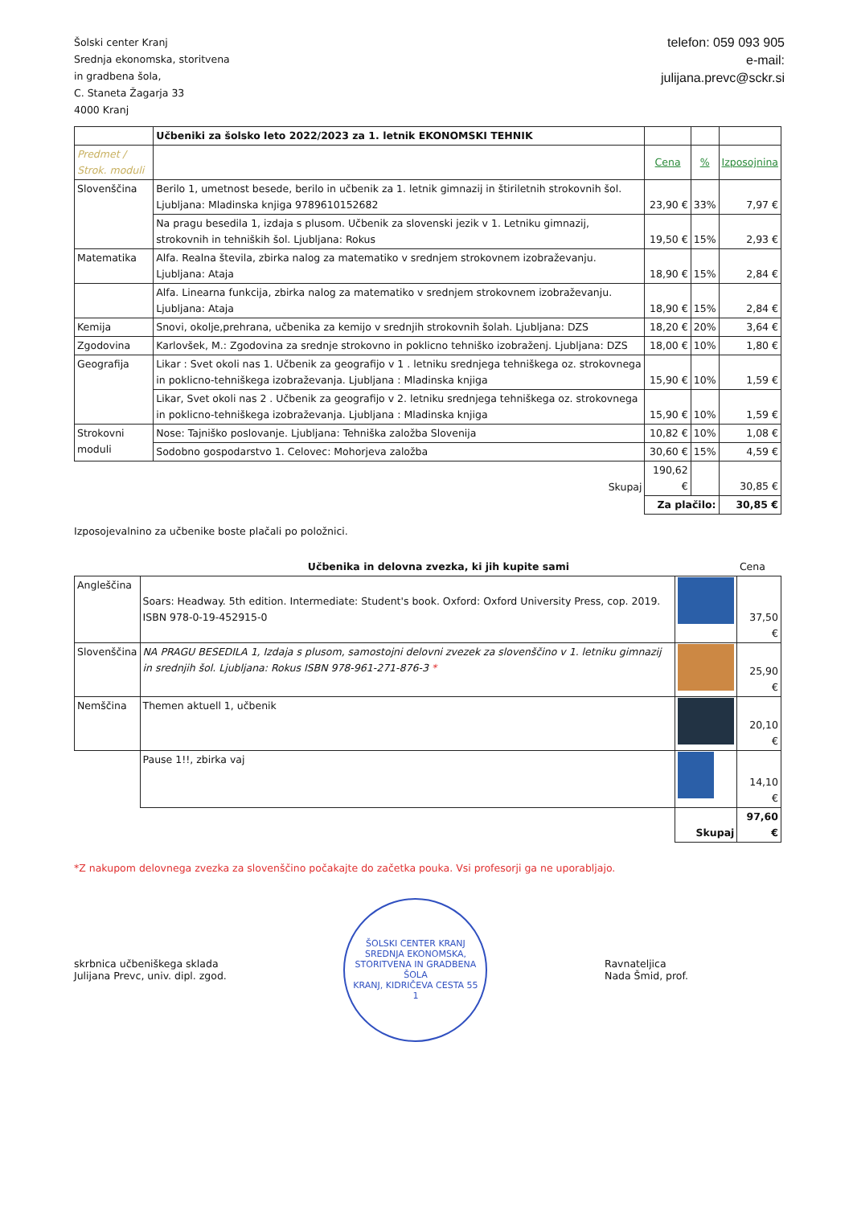Šolski center Kranj
Srednja ekonomska, storitvena
in gradbena šola,
C. Staneta Žagarja 33
4000 Kranj
telefon: 059 093 905
e-mail:
julijana.prevc@sckr.si
| | Učbeniki za šolsko leto 2022/2023 za 1. letnik EKONOMSKI TEHNIK | | | |
| Predmet / Strok. moduli | | Cena | % | Izposojnina |
| Slovenščina | Berilo 1, umetnost besede, berilo in učbenik za 1. letnik gimnazij in štiriletnih strokovnih šol. Ljubljana: Mladinska knjiga 9789610152682 | 23,90 € | 33% | 7,97 € |
| | Na pragu besedila 1, izdaja s plusom. Učbenik za slovenski jezik v 1. Letniku gimnazij, strokovnih in tehniških šol. Ljubljana: Rokus | 19,50 € | 15% | 2,93 € |
| Matematika | Alfa. Realna števila, zbirka nalog za matematiko v srednjem strokovnem izobraževanju. Ljubljana: Ataja | 18,90 € | 15% | 2,84 € |
| | Alfa. Linearna funkcija, zbirka nalog za matematiko v srednjem strokovnem izobraževanju. Ljubljana: Ataja | 18,90 € | 15% | 2,84 € |
| Kemija | Snovi, okolje,prehrana, učbenika za kemijo v srednjih strokovnih šolah. Ljubljana: DZS | 18,20 € | 20% | 3,64 € |
| Zgodovina | Karlovšek, M.: Zgodovina za srednje strokovno in poklicno tehniško izobraženj. Ljubljana: DZS | 18,00 € | 10% | 1,80 € |
| Geografija | Likar : Svet okoli nas 1. Učbenik za geografijo v 1 . letniku srednjega tehniškega oz. strokovnega in poklicno-tehniškega izobraževanja. Ljubljana : Mladinska knjiga | 15,90 € | 10% | 1,59 € |
| | Likar, Svet okoli nas 2 . Učbenik za geografijo v 2. letniku srednjega tehniškega oz. strokovnega in poklicno-tehniškega izobraževanja. Ljubljana : Mladinska knjiga | 15,90 € | 10% | 1,59 € |
| Strokovni moduli | Nose: Tajniško poslovanje. Ljubljana: Tehniška založba Slovenija | 10,82 € | 10% | 1,08 € |
| | Sodobno gospodarstvo 1. Celovec: Mohorjeva založba | 30,60 € | 15% | 4,59 € |
| | Skupaj | 190,62 € | | 30,85 € |
| | | Za plačilo: | | 30,85 € |
Izposojevalnino za učbenike boste plačali po položnici.
| | Učbenika in delovna zvezka, ki jih kupite sami | | Cena |
| Angleščina | Soars: Headway. 5th edition. Intermediate: Student's book. Oxford: Oxford University Press, cop. 2019. ISBN 978-0-19-452915-0 | | 37,50 € |
| Slovenščina | NA PRAGU BESEDILA 1, Izdaja s plusom, samostojni delovni zvezek za slovenščino v 1. letniku gimnazij in srednjih šol. Ljubljana: Rokus ISBN 978-961-271-876-3 * | | 25,90 € |
| Nemščina | Themen aktuell 1, učbenik | | 20,10 € |
| | Pause 1!!, zbirka vaj | | 14,10 € |
| | | Skupaj | 97,60 € |
*Z nakupom delovnega zvezka za slovenščino počakajte do začetka pouka. Vsi profesorji ga ne uporabljajo.
skrbnica učbeniškega sklada
Julijana Prevc, univ. dipl. zgod.
ŠOLSKI CENTER KRANJ
SREDNJA EKONOMSKA, STORITVENA IN GRADBENA ŠOLA
KRANJ, KIDRIČEVA CESTA 55
1
Ravnateljica
Nada Šmid, prof.